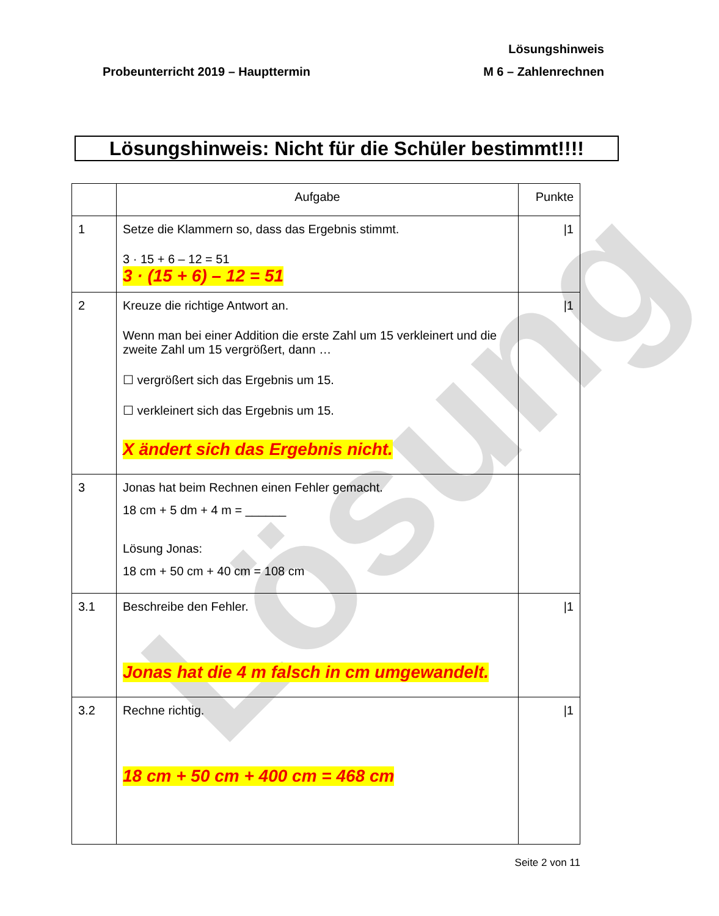Lösung
Lösungshinweis
M 6 – Zahlenrechnen
Probeunterricht 2019 – Haupttermin
Lösungshinweis: Nicht für die Schüler bestimmt!!!!
| | Aufgabe | Punkte |
| --- | --- | --- |
| 1 | Setze die Klammern so, dass das Ergebnis stimmt. 3 · 15 + 6 – 12 = 51 3 · (15 + 6) – 12 = 51 | /1 |
| 2 | Kreuze die richtige Antwort an. Wenn man bei einer Addition die erste Zahl um 15 verkleinert und die zweite Zahl um 15 vergrößert, dann … ☐ vergrößert sich das Ergebnis um 15. ☐ verkleinert sich das Ergebnis um 15. X ändert sich das Ergebnis nicht. | /1 |
| 3 | Jonas hat beim Rechnen einen Fehler gemacht. 18 cm + 5 dm + 4 m = ______ Lösung Jonas: 18 cm + 50 cm + 40 cm = 108 cm | |
| 3.1 | Beschreibe den Fehler. Jonas hat die 4 m falsch in cm umgewandelt. | /1 |
| 3.2 | Rechne richtig. 18 cm + 50 cm + 400 cm = 468 cm | /1 |
Seite 2 von 11